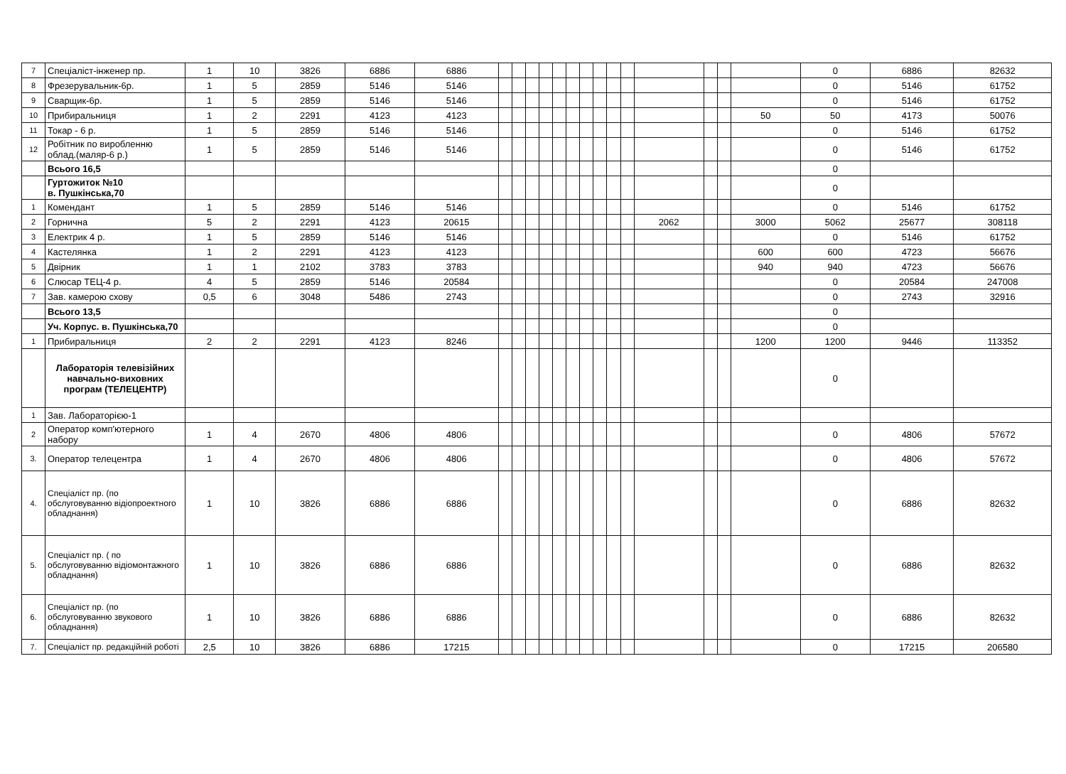| 7 | Спеціаліст-інженер пр. | 1 | 10 | 3826 | 6886 | 6886 | | | | | | | | | | | | | | | 0 | 6886 | 82632 |
| 8 | Фрезерувальник-6р. | 1 | 5 | 2859 | 5146 | 5146 | | | | | | | | | | | | | | | 0 | 5146 | 61752 |
| 9 | Сварщик-6р. | 1 | 5 | 2859 | 5146 | 5146 | | | | | | | | | | | | | | | 0 | 5146 | 61752 |
| 10 | Прибиральниця | 1 | 2 | 2291 | 4123 | 4123 | | | | | | | | | | | | | | 50 | 50 | 4173 | 50076 |
| 11 | Токар - 6 р. | 1 | 5 | 2859 | 5146 | 5146 | | | | | | | | | | | | | | | 0 | 5146 | 61752 |
| 12 | Робітник по виробленню облад.(маляр-6 р.) | 1 | 5 | 2859 | 5146 | 5146 | | | | | | | | | | | | | | | 0 | 5146 | 61752 |
| | Всього 16,5 | | | | | | | | | | | | | | | | | | | | 0 | | |
| | Гуртожиток №10 в. Пушкінська,70 | | | | | | | | | | | | | | | | | | | | 0 | | |
| 1 | Комендант | 1 | 5 | 2859 | 5146 | 5146 | | | | | | | | | | | | | | | 0 | 5146 | 61752 |
| 2 | Горнична | 5 | 2 | 2291 | 4123 | 20615 | | | | | | | | | | | 2062 | | | 3000 | 5062 | 25677 | 308118 |
| 3 | Електрик 4 р. | 1 | 5 | 2859 | 5146 | 5146 | | | | | | | | | | | | | | | 0 | 5146 | 61752 |
| 4 | Кастелянка | 1 | 2 | 2291 | 4123 | 4123 | | | | | | | | | | | | | | 600 | 600 | 4723 | 56676 |
| 5 | Двірник | 1 | 1 | 2102 | 3783 | 3783 | | | | | | | | | | | | | | 940 | 940 | 4723 | 56676 |
| 6 | Слюсар ТЕЦ-4 р. | 4 | 5 | 2859 | 5146 | 20584 | | | | | | | | | | | | | | | 0 | 20584 | 247008 |
| 7 | Зав. камерою схову | 0,5 | 6 | 3048 | 5486 | 2743 | | | | | | | | | | | | | | | 0 | 2743 | 32916 |
| | Всього 13,5 | | | | | | | | | | | | | | | | | | | | 0 | | |
| | Уч. Корпус. в. Пушкінська,70 | | | | | | | | | | | | | | | | | | | | 0 | | |
| 1 | Прибиральниця | 2 | 2 | 2291 | 4123 | 8246 | | | | | | | | | | | | | | 1200 | 1200 | 9446 | 113352 |
| | Лабораторія телевізійних навчально-виховних програм (ТЕЛЕЦЕНТР) | | | | | | | | | | | | | | | | | | | | 0 | | |
| 1 | Зав. Лабораторією-1 | | | | | | | | | | | | | | | | | | | | | | |
| 2 | Оператор комп'ютерного набору | 1 | 4 | 2670 | 4806 | 4806 | | | | | | | | | | | | | | | 0 | 4806 | 57672 |
| 3. | Оператор телецентра | 1 | 4 | 2670 | 4806 | 4806 | | | | | | | | | | | | | | | 0 | 4806 | 57672 |
| 4. | Спеціаліст пр. (по обслуговуванню відіопроектного обладнання) | 1 | 10 | 3826 | 6886 | 6886 | | | | | | | | | | | | | | | 0 | 6886 | 82632 |
| 5. | Спеціаліст пр. ( по обслуговуванню відіомонтажного обладнання) | 1 | 10 | 3826 | 6886 | 6886 | | | | | | | | | | | | | | | 0 | 6886 | 82632 |
| 6. | Спеціаліст пр. (по обслуговуванню звукового обладнання) | 1 | 10 | 3826 | 6886 | 6886 | | | | | | | | | | | | | | | 0 | 6886 | 82632 |
| 7. | Спеціаліст пр. редакційній роботі | 2,5 | 10 | 3826 | 6886 | 17215 | | | | | | | | | | | | | | | 0 | 17215 | 206580 |